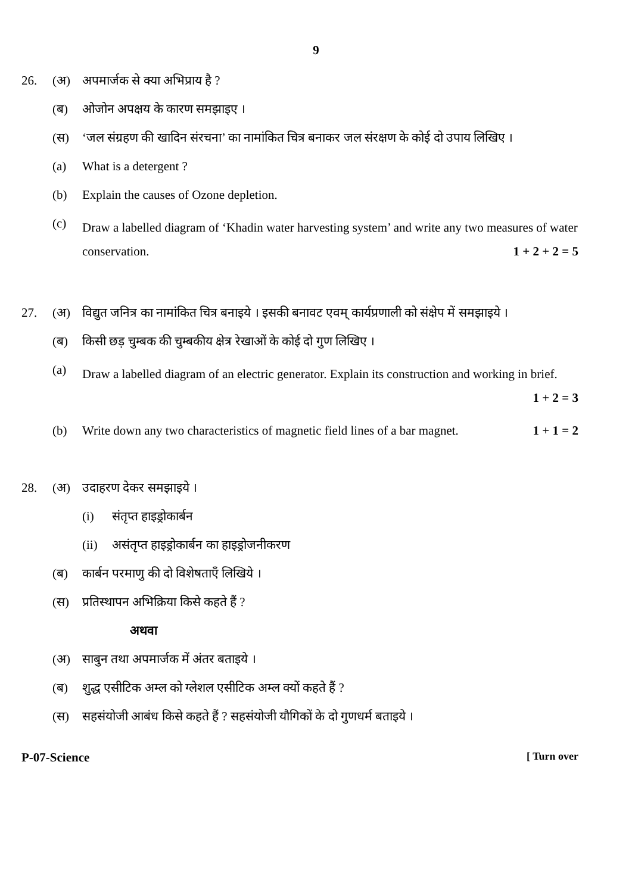9
26. (अ) अपमार्जक से क्या अभिप्राय है ?
(ब) ओजोन अपक्षय के कारण समझाइए ।
(स) ‘जल संग्रहण की खादिन संरचना’ का नामांकित चित्र बनाकर जल संरक्षण के कोई दो उपाय लिखिए ।
(a) What is a detergent ?
(b) Explain the causes of Ozone depletion.
(c)
Draw a labelled diagram of ‘Khadin water harvesting system’ and write any two measures of water conservation. 1 + 2 + 2 = 5
27. (अ) विद्युत जनित्र का नामांकित चित्र बनाइये । इसकी बनावट एवम् कार्यप्रणाली को संक्षेप में समझाइये ।
(ब) किसी छड़ चुम्बक की चुम्बकीय क्षेत्र रेखाओं के कोई दो गुण लिखिए ।
(a)
Draw a labelled diagram of an electric generator. Explain its construction and working in brief. 1 + 2 = 3
(b) Write down any two characteristics of magnetic field lines of a bar magnet. 1 + 1 = 2
28. (अ) उदाहरण देकर समझाइये ।
(i) संतृप्त हाइड्रोकार्बन
(ii)
असंतृप्त हाइड्रोकार्बन का हाइड्रोजनीकरण
(ब) कार्बन परमाणु की दो विशेषताएँ लिखिये ।
(स) प्रतिस्थापन अभिक्रिया किसे कहते हैं ?
अथवा
(अ) साबुन तथा अपमार्जक में अंतर बताइये ।
(ब) शुद्ध एसीटिक अम्ल को ग्लेशल एसीटिक अम्ल क्यों कहते हैं ?
(स) सहसंयोजी आबंध किसे कहते हैं ? सहसंयोजी यौगिकों के दो गुणधर्म बताइये ।
P-07-Science [ Turn over